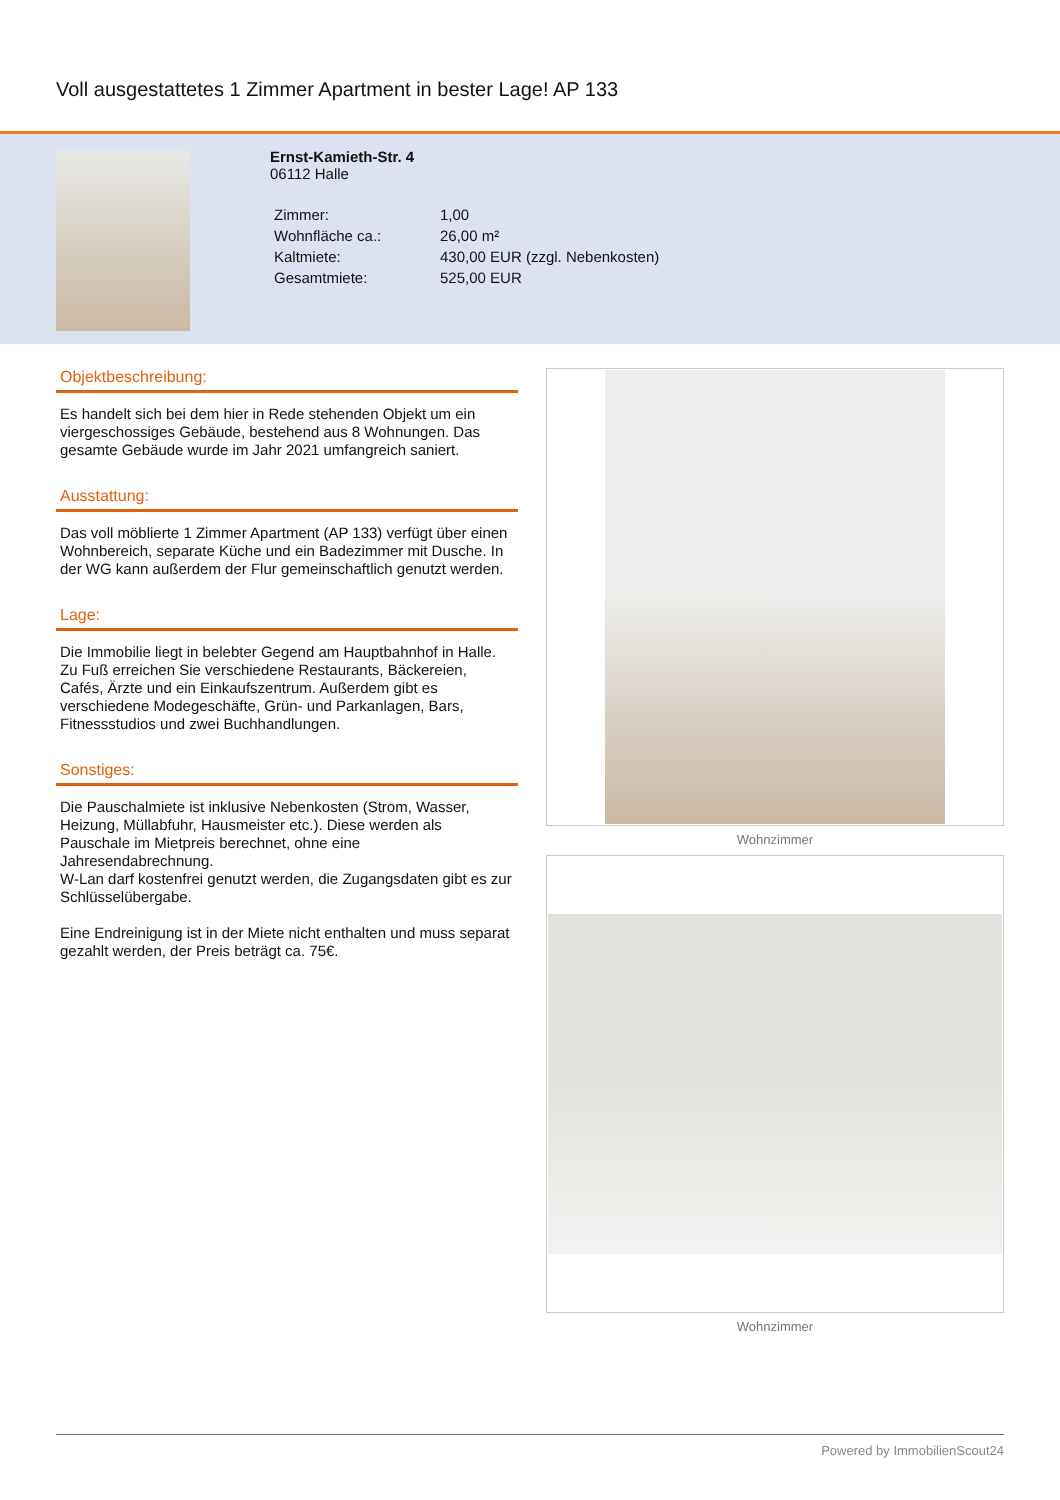Voll ausgestattetes 1 Zimmer Apartment in bester Lage! AP 133
Ernst-Kamieth-Str. 4
06112 Halle
| Zimmer: | 1,00 |
| Wohnfläche ca.: | 26,00 m² |
| Kaltmiete: | 430,00 EUR (zzgl. Nebenkosten) |
| Gesamtmiete: | 525,00 EUR |
Objektbeschreibung:
Es handelt sich bei dem hier in Rede stehenden Objekt um ein viergeschossiges Gebäude, bestehend aus 8 Wohnungen. Das gesamte Gebäude wurde im Jahr 2021 umfangreich saniert.
Ausstattung:
Das voll möblierte 1 Zimmer Apartment (AP 133) verfügt über einen Wohnbereich, separate Küche und ein Badezimmer mit Dusche. In der WG kann außerdem der Flur gemeinschaftlich genutzt werden.
Lage:
Die Immobilie liegt in belebter Gegend am Hauptbahnhof in Halle. Zu Fuß erreichen Sie verschiedene Restaurants, Bäckereien, Cafés, Ärzte und ein Einkaufszentrum. Außerdem gibt es verschiedene Modegeschäfte, Grün- und Parkanlagen, Bars, Fitnessstudios und zwei Buchhandlungen.
Sonstiges:
Die Pauschalmiete ist inklusive Nebenkosten (Strom, Wasser, Heizung, Müllabfuhr, Hausmeister etc.). Diese werden als Pauschale im Mietpreis berechnet, ohne eine Jahresendabrechnung.
W-Lan darf kostenfrei genutzt werden, die Zugangsdaten gibt es zur Schlüsselübergabe.
Eine Endreinigung ist in der Miete nicht enthalten und muss separat gezahlt werden, der Preis beträgt ca. 75€.
Wohnzimmer
Wohnzimmer
Powered by ImmobilienScout24